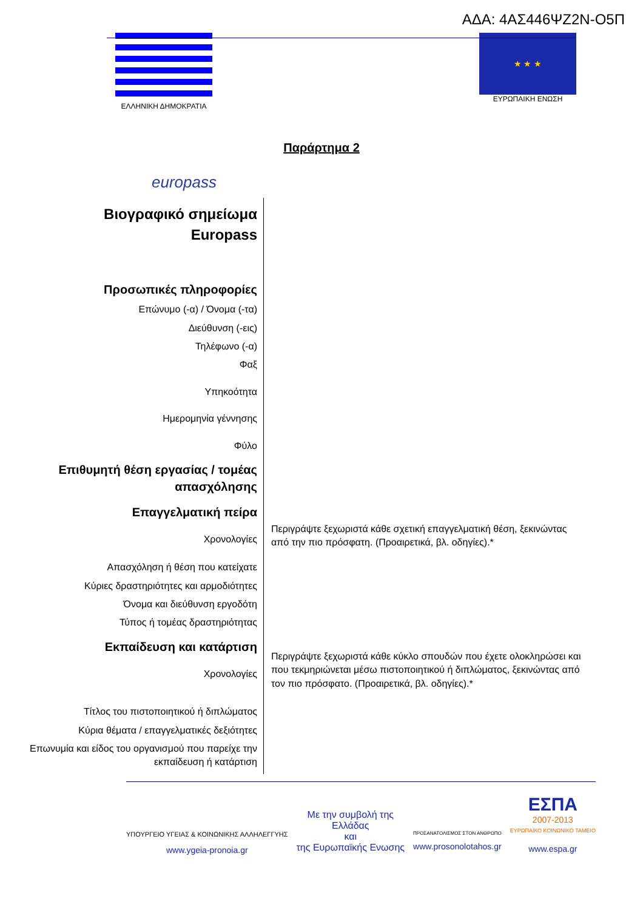ΑΔΑ: 4ΑΣ446ΨΖ2Ν-Ο5Π
ΕΛΛΗΝΙΚΗ ΔΗΜΟΚΡΑΤΙΑ
★ ★ ★
ΕΥΡΩΠΑΙΚΗ ΕΝΩΣΗ
Παράρτημα 2
europass
Βιογραφικό σημείωμα
Europass
Προσωπικές πληροφορίες
Επώνυμο (-α) / Όνομα (-τα)
Διεύθυνση (-εις)
Τηλέφωνο (-α)
Φαξ
Υπηκοότητα
Ημερομηνία γέννησης
Φύλο
Επιθυμητή θέση εργασίας / τομέας απασχόλησης
Επαγγελματική πείρα
Χρονολογίες
Απασχόληση ή θέση που κατείχατε
Κύριες δραστηριότητες και αρμοδιότητες
Όνομα και διεύθυνση εργοδότη
Τύπος ή τομέας δραστηριότητας
Εκπαίδευση και κατάρτιση
Χρονολογίες
Τίτλος του πιστοποιητικού ή διπλώματος
Κύρια θέματα / επαγγελματικές δεξιότητες
Επωνυμία και είδος του οργανισμού που παρείχε την εκπαίδευση ή κατάρτιση
Περιγράψτε ξεχωριστά κάθε σχετική επαγγελματική θέση, ξεκινώντας από την πιο πρόσφατη. (Προαιρετικά, βλ. οδηγίες).*
Περιγράψτε ξεχωριστά κάθε κύκλο σπουδών που έχετε ολοκληρώσει και που τεκμηριώνεται μέσω πιστοποιητικού ή διπλώματος, ξεκινώντας από τον πιο πρόσφατο. (Προαιρετικά, βλ. οδηγίες).*
ΥΠΟΥΡΓΕΙΟ ΥΓΕΙΑΣ & ΚΟΙΝΩΝΙΚΗΣ ΑΛΛΗΛΕΓΓΥΗΣ
www.ygeia-pronoia.gr
Με την συμβολή της
Ελλάδας
και
της Ευρωπαϊκής Ενωσης
ΠΡΟΣΑΝΑΤΟΛΙΣΜΟΣ ΣΤΟΝ ΑΝΘΡΩΠΟ
www.prosonolotahos.gr
ΕΣΠΑ
2007-2013
ΕΥΡΩΠΑΪΚΟ ΚΟΙΝΩΝΙΚΟ ΤΑΜΕΙΟ
www.espa.gr